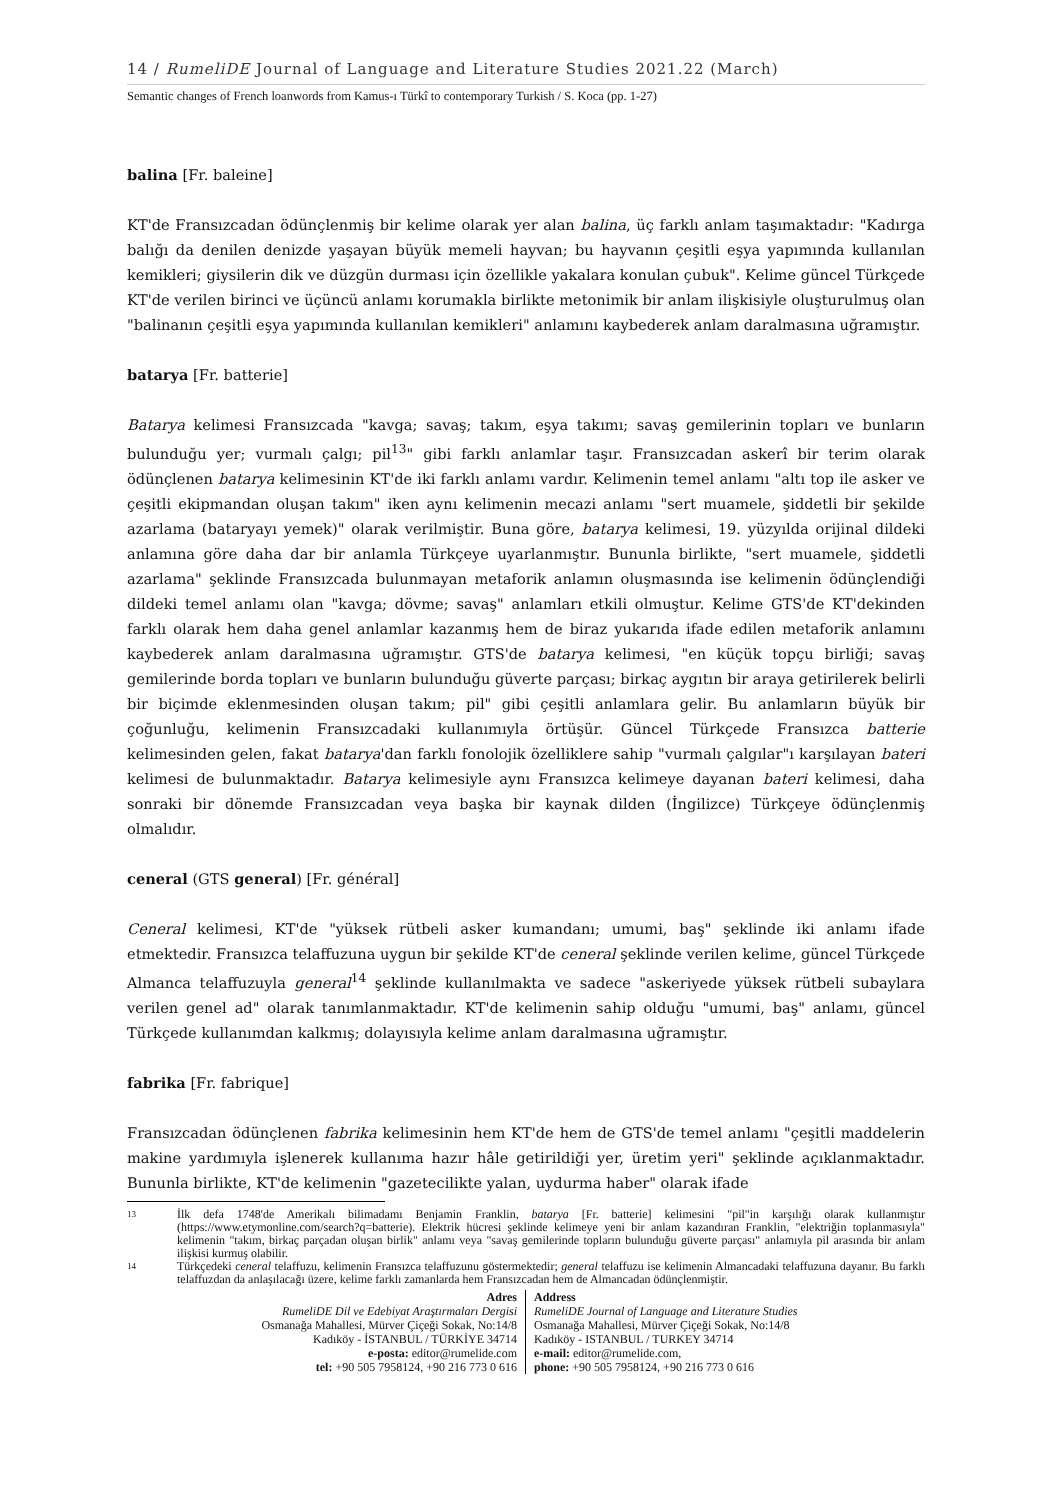14 / RumeliDE Journal of Language and Literature Studies 2021.22 (March)
Semantic changes of French loanwords from Kamus-ı Türkî to contemporary Turkish / S. Koca (pp. 1-27)
balina [Fr. baleine]
KT'de Fransızcadan ödünçlenmiş bir kelime olarak yer alan balina, üç farklı anlam taşımaktadır: "Kadırga balığı da denilen denizde yaşayan büyük memeli hayvan; bu hayvanın çeşitli eşya yapımında kullanılan kemikleri; giysilerin dik ve düzgün durması için özellikle yakalara konulan çubuk". Kelime güncel Türkçede KT'de verilen birinci ve üçüncü anlamı korumakla birlikte metonimik bir anlam ilişkisiyle oluşturulmuş olan "balinanın çeşitli eşya yapımında kullanılan kemikleri" anlamını kaybederek anlam daralmasına uğramıştır.
batarya [Fr. batterie]
Batarya kelimesi Fransızcada "kavga; savaş; takım, eşya takımı; savaş gemilerinin topları ve bunların bulunduğu yer; vurmalı çalgı; pil<sup>13</sup>" gibi farklı anlamlar taşır. Fransızcadan askerî bir terim olarak ödünçlenen batarya kelimesinin KT'de iki farklı anlamı vardır. Kelimenin temel anlamı "altı top ile asker ve çeşitli ekipmandan oluşan takım" iken aynı kelimenin mecazi anlamı "sert muamele, şiddetli bir şekilde azarlama (bataryayı yemek)" olarak verilmiştir. Buna göre, batarya kelimesi, 19. yüzyılda orijinal dildeki anlamına göre daha dar bir anlamla Türkçeye uyarlanmıştır. Bununla birlikte, "sert muamele, şiddetli azarlama" şeklinde Fransızcada bulunmayan metaforik anlamın oluşmasında ise kelimenin ödünçlendiği dildeki temel anlamı olan "kavga; dövme; savaş" anlamları etkili olmuştur. Kelime GTS'de KT'dekinden farklı olarak hem daha genel anlamlar kazanmış hem de biraz yukarıda ifade edilen metaforik anlamını kaybederek anlam daralmasına uğramıştır. GTS'de batarya kelimesi, "en küçük topçu birliği; savaş gemilerinde borda topları ve bunların bulunduğu güverte parçası; birkaç aygıtın bir araya getirilerek belirli bir biçimde eklenmesinden oluşan takım; pil" gibi çeşitli anlamlara gelir. Bu anlamların büyük bir çoğunluğu, kelimenin Fransızcadaki kullanımıyla örtüşür. Güncel Türkçede Fransızca batterie kelimesinden gelen, fakat batarya'dan farklı fonolojik özelliklere sahip "vurmalı çalgılar"ı karşılayan bateri kelimesi de bulunmaktadır. Batarya kelimesiyle aynı Fransızca kelimeye dayanan bateri kelimesi, daha sonraki bir dönemde Fransızcadan veya başka bir kaynak dilden (İngilizce) Türkçeye ödünçlenmiş olmalıdır.
ceneral (GTS general) [Fr. général]
Ceneral kelimesi, KT'de "yüksek rütbeli asker kumandanı; umumi, baş" şeklinde iki anlamı ifade etmektedir. Fransızca telaffuzuna uygun bir şekilde KT'de ceneral şeklinde verilen kelime, güncel Türkçede Almanca telaffuzuyla general<sup>14</sup> şeklinde kullanılmakta ve sadece "askeriyede yüksek rütbeli subaylara verilen genel ad" olarak tanımlanmaktadır. KT'de kelimenin sahip olduğu "umumi, baş" anlamı, güncel Türkçede kullanımdan kalkmış; dolayısıyla kelime anlam daralmasına uğramıştır.
fabrika [Fr. fabrique]
Fransızcadan ödünçlenen fabrika kelimesinin hem KT'de hem de GTS'de temel anlamı "çeşitli maddelerin makine yardımıyla işlenerek kullanıma hazır hâle getirildiği yer, üretim yeri" şeklinde açıklanmaktadır. Bununla birlikte, KT'de kelimenin "gazetecilikte yalan, uydurma haber" olarak ifade
13 İlk defa 1748'de Amerikalı bilimadamı Benjamin Franklin, batarya [Fr. batterie] kelimesini "pil"in karşılığı olarak kullanmıştır (https://www.etymonline.com/search?q=batterie). Elektrik hücresi şeklinde kelimeye yeni bir anlam kazandıran Franklin, "elektriğin toplanmasıyla" kelimenin "takım, birkaç parçadan oluşan birlik" anlamı veya "savaş gemilerinde topların bulunduğu güverte parçası" anlamıyla pil arasında bir anlam ilişkisi kurmuş olabilir.
14 Türkçedeki ceneral telaffuzu, kelimenin Fransızca telaffuzunu göstermektedir; general telaffuzu ise kelimenin Almancadaki telaffuzuna dayanır. Bu farklı telaffuzdan da anlaşılacağı üzere, kelime farklı zamanlarda hem Fransızcadan hem de Almancadan ödünçlenmiştir.
Adres
RumeliDE Dil ve Edebiyat Araştırmaları Dergisi
Osmanağa Mahallesi, Mürver Çiçeği Sokak, No:14/8
Kadıköy - İSTANBUL / TÜRKİYE 34714
e-posta: editor@rumelide.com
tel: +90 505 7958124, +90 216 773 0 616
Address
RumeliDE Journal of Language and Literature Studies
Osmanağa Mahallesi, Mürver Çiçeği Sokak, No:14/8
Kadıköy - ISTANBUL / TURKEY 34714
e-mail: editor@rumelide.com,
phone: +90 505 7958124, +90 216 773 0 616